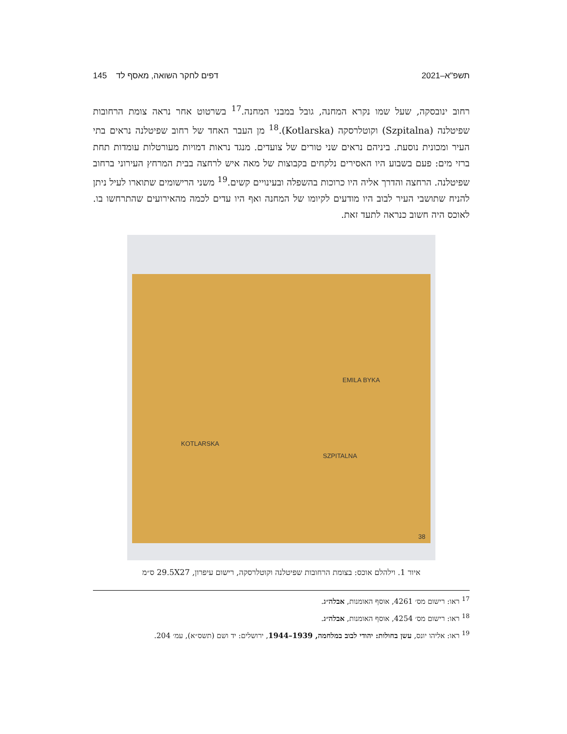תשפ"א–2021 דפים לחקר השואה, מאסף לד 145
רחוב ינובסקה, שעל שמו נקרא המחנה, גובל במבני המחנה.<sup>17</sup> בשרטוט אחר נראה צומת הרחובות שפיטלנה (Szpitalna) וקוטלרסקה (Kotlarska).<sup>18</sup> מן העבר האחד של רחוב שפיטלנה נראים בתי העיר ומכונית נוסעת. ביניהם נראים שני טורים של צועדים. מנגד נראות דמויות מעורטלות עומדות תחת ברזי מים: פעם בשבוע היו האסירים נלקחים בקבוצות של מאה איש לרחצה בבית המרחץ העירוני ברחוב שפיטלנה. הרחצה והדרך אליה היו כרוכות בהשפלה ובעינויים קשים.<sup>19</sup> משני הרישומים שתוארו לעיל ניתן להניח שתושבי העיר לבוב היו מודעים לקיומו של המחנה ואף היו עדים לכמה מהאירועים שהתרחשו בו. לאוכס היה חשוב כנראה לתעד זאת.
EMILA BYKA
KOTLARSKA
SZPITALNA
38
איור 1. וילהלם אוכס: בצומת הרחובות שפיטלנה וקוטלרסקה, רישום עיפרון, 29.5X27 ס״מ
<sup>17</sup> ראו: רישום מס׳ 4261, אוסף האומנות, אבלה״ג.
<sup>18</sup> ראו: רישום מס׳ 4254, אוסף האומנות, אבלה״ג.
<sup>19</sup> ראו: אליהו יונס, עשן בחולות: יהודי לבוב במלחמה, 1939–1944, ירושלים: יד ושם (תשס״א), עמ׳ 204.